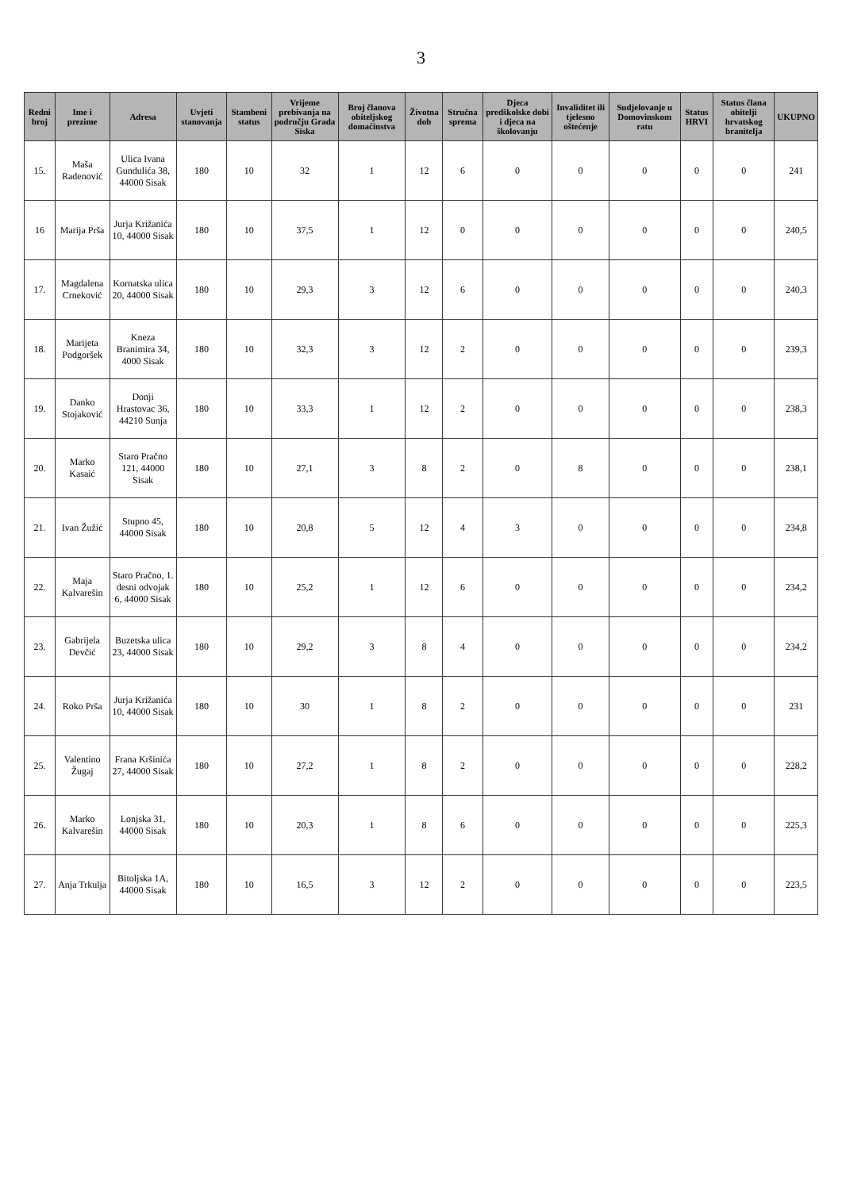3
| Redni broj | Ime i prezime | Adresa | Uvjeti stanovanja | Stambeni status | Vrijeme prebivanja na području Grada Siska | Broj članova obiteljskog domaćinstva | Životna dob | Stručna sprema | Djeca predškolske dobi i djeca na školovanju | Invaliditet ili tjelesno oštećenje | Sudjelovanje u Domovinskom ratu | Status HRVI | Status člana obitelji hrvatskog branitelja | UKUPNO |
| --- | --- | --- | --- | --- | --- | --- | --- | --- | --- | --- | --- | --- | --- | --- |
| 15. | Maša Radenović | Ulica Ivana Gundulića 38, 44000 Sisak | 180 | 10 | 32 | 1 | 12 | 6 | 0 | 0 | 0 | 0 | 0 | 241 |
| 16 | Marija Prša | Jurja Križanića 10, 44000 Sisak | 180 | 10 | 37,5 | 1 | 12 | 0 | 0 | 0 | 0 | 0 | 0 | 240,5 |
| 17. | Magdalena Crneković | Kornatska ulica 20, 44000 Sisak | 180 | 10 | 29,3 | 3 | 12 | 6 | 0 | 0 | 0 | 0 | 0 | 240,3 |
| 18. | Marijeta Podgoršek | Kneza Branimira 34, 4000 Sisak | 180 | 10 | 32,3 | 3 | 12 | 2 | 0 | 0 | 0 | 0 | 0 | 239,3 |
| 19. | Danko Stojaković | Donji Hrastovac 36, 44210 Sunja | 180 | 10 | 33,3 | 1 | 12 | 2 | 0 | 0 | 0 | 0 | 0 | 238,3 |
| 20. | Marko Kasaić | Staro Pračno 121, 44000 Sisak | 180 | 10 | 27,1 | 3 | 8 | 2 | 0 | 8 | 0 | 0 | 0 | 238,1 |
| 21. | Ivan Žužić | Stupno 45, 44000 Sisak | 180 | 10 | 20,8 | 5 | 12 | 4 | 3 | 0 | 0 | 0 | 0 | 234,8 |
| 22. | Maja Kalvarešin | Staro Pračno, 1. desni odvojak 6, 44000 Sisak | 180 | 10 | 25,2 | 1 | 12 | 6 | 0 | 0 | 0 | 0 | 0 | 234,2 |
| 23. | Gabrijela Devčić | Buzetska ulica 23, 44000 Sisak | 180 | 10 | 29,2 | 3 | 8 | 4 | 0 | 0 | 0 | 0 | 0 | 234,2 |
| 24. | Roko Prša | Jurja Križanića 10, 44000 Sisak | 180 | 10 | 30 | 1 | 8 | 2 | 0 | 0 | 0 | 0 | 0 | 231 |
| 25. | Valentino Žugaj | Frana Kršinića 27, 44000 Sisak | 180 | 10 | 27,2 | 1 | 8 | 2 | 0 | 0 | 0 | 0 | 0 | 228,2 |
| 26. | Marko Kalvarešin | Lonjska 31, 44000 Sisak | 180 | 10 | 20,3 | 1 | 8 | 6 | 0 | 0 | 0 | 0 | 0 | 225,3 |
| 27. | Anja Trkulja | Bitoljska 1A, 44000 Sisak | 180 | 10 | 16,5 | 3 | 12 | 2 | 0 | 0 | 0 | 0 | 0 | 223,5 |